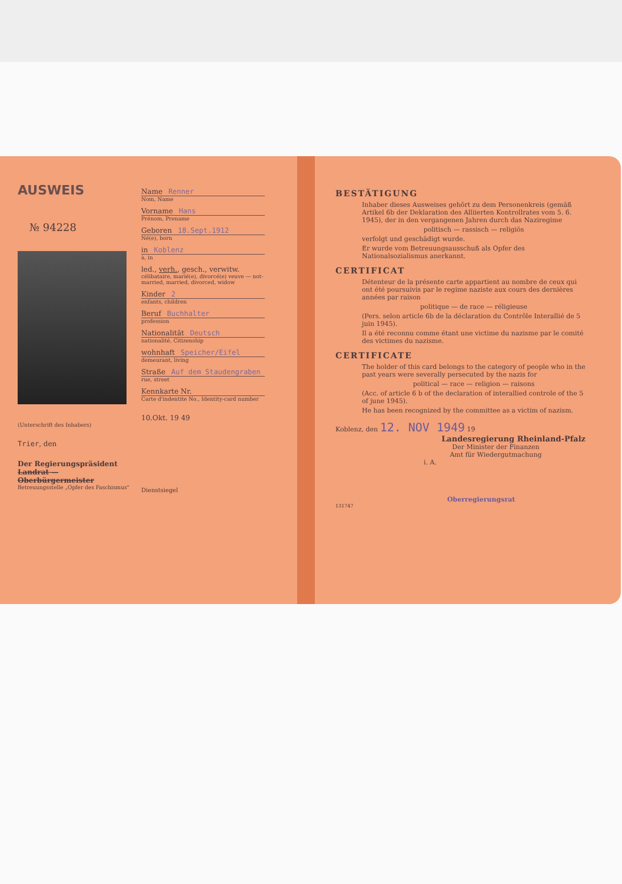AUSWEIS
№ 94228
(Unterschrift des Inhabers)
Trier, den
Der Regierungspräsident
Landrat — Oberbürgermeister
Betreuungsstelle „Opfer des Faschismus"
Name Renner
Nom, Name
Vorname Hans
Prénom, Prename
Geboren 18.Sept.1912
Né(e), born
in Koblenz
à, in
led., verh., gesch., verwitw.
célibataire, marié(e), divorcé(e) veuve — not-married, married, divorced, widow
Kinder 2
enfants, children
Beruf Buchhalter
profession
Nationalität Deutsch
nationalité, Citizenship
wohnhaft Speicher/Eifel
demeurant, living
Straße Auf dem Staudengraben
rue, street
Kennkarte Nr.
Carte d'indentite No., Identity-card number
10.Okt. 19 49
Dienstsiegel
BESTÄTIGUNG
Inhaber dieses Ausweises gehört zu dem Personenkreis (gemäß Artikel 6b der Deklaration des Alliierten Kontrollrates vom 5. 6. 1945), der in den vergangenen Jahren durch das Naziregime
politisch — rassisch — religiös
verfolgt und geschädigt wurde.
Er wurde vom Betreuungsausschuß als Opfer des Nationalsozialismus anerkannt.
CERTIFICAT
Détenteur de la présente carte appartient au nombre de ceux qui ont été poursuivis par le regime naziste aux cours des dernières années par raison
politique — de race — réligieuse
(Pers. selon article 6b de la déclaration du Contrôle Interallié de 5 juin 1945).
Il a été reconnu comme étant une victime du nazisme par le comité des victimes du nazisme.
CERTIFICATE
The holder of this card belongs to the category of people who in the past years were severally persecuted by the nazis for
political — race — religion — raisons
(Acc. of article 6 b of the declaration of interallied controle of the 5 of june 1945).
He has been recognized by the committee as a victim of nazism.
Koblenz, den 12. NOV 1949 19
Landesregierung Rheinland-Pfalz
Der Minister der Finanzen
Amt für Wiedergutmachung
i. A.
Oberregierungsrat
131747